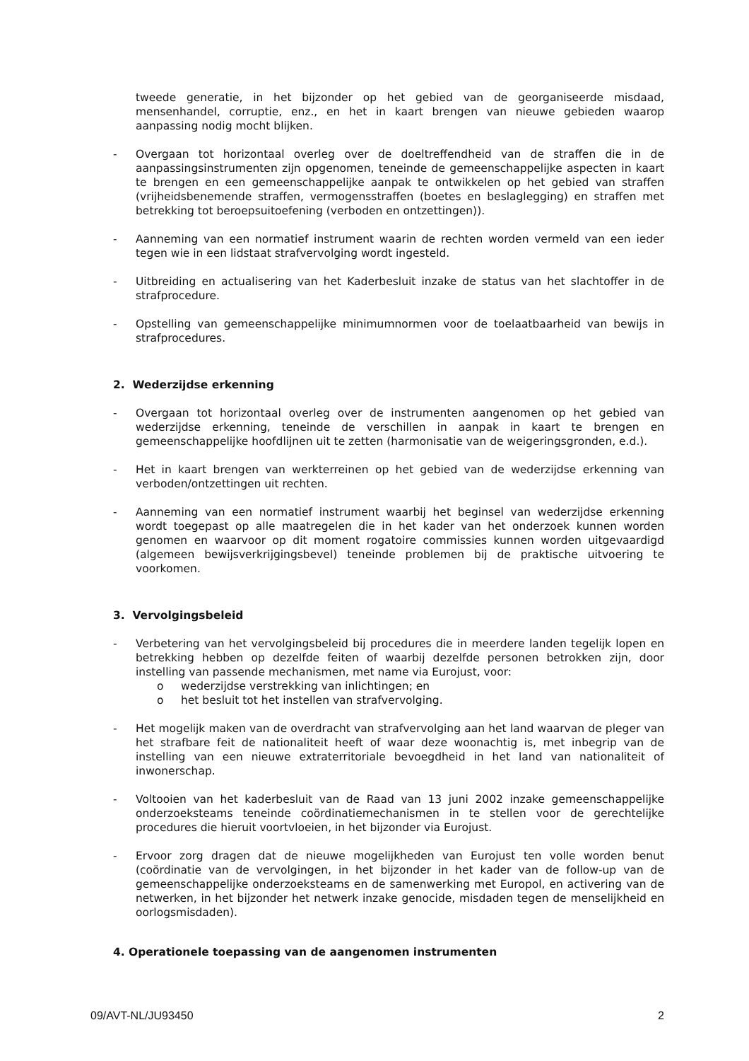tweede generatie, in het bijzonder op het gebied van de georganiseerde misdaad, mensenhandel, corruptie, enz., en het in kaart brengen van nieuwe gebieden waarop aanpassing nodig mocht blijken.
- Overgaan tot horizontaal overleg over de doeltreffendheid van de straffen die in de aanpassingsinstrumenten zijn opgenomen, teneinde de gemeenschappelijke aspecten in kaart te brengen en een gemeenschappelijke aanpak te ontwikkelen op het gebied van straffen (vrijheidsbenemende straffen, vermogensstraffen (boetes en beslaglegging) en straffen met betrekking tot beroepsuitoefening (verboden en ontzettingen)).
- Aanneming van een normatief instrument waarin de rechten worden vermeld van een ieder tegen wie in een lidstaat strafvervolging wordt ingesteld.
- Uitbreiding en actualisering van het Kaderbesluit inzake de status van het slachtoffer in de strafprocedure.
- Opstelling van gemeenschappelijke minimumnormen voor de toelaatbaarheid van bewijs in strafprocedures.
2. Wederzijdse erkenning
- Overgaan tot horizontaal overleg over de instrumenten aangenomen op het gebied van wederzijdse erkenning, teneinde de verschillen in aanpak in kaart te brengen en gemeenschappelijke hoofdlijnen uit te zetten (harmonisatie van de weigeringsgronden, e.d.).
- Het in kaart brengen van werkterreinen op het gebied van de wederzijdse erkenning van verboden/ontzettingen uit rechten.
- Aanneming van een normatief instrument waarbij het beginsel van wederzijdse erkenning wordt toegepast op alle maatregelen die in het kader van het onderzoek kunnen worden genomen en waarvoor op dit moment rogatoire commissies kunnen worden uitgevaardigd (algemeen bewijsverkrijgingsbevel) teneinde problemen bij de praktische uitvoering te voorkomen.
3. Vervolgingsbeleid
- Verbetering van het vervolgingsbeleid bij procedures die in meerdere landen tegelijk lopen en betrekking hebben op dezelfde feiten of waarbij dezelfde personen betrokken zijn, door instelling van passende mechanismen, met name via Eurojust, voor:
o wederzijdse verstrekking van inlichtingen; en
o het besluit tot het instellen van strafvervolging.
- Het mogelijk maken van de overdracht van strafvervolging aan het land waarvan de pleger van het strafbare feit de nationaliteit heeft of waar deze woonachtig is, met inbegrip van de instelling van een nieuwe extraterritoriale bevoegdheid in het land van nationaliteit of inwonerschap.
- Voltooien van het kaderbesluit van de Raad van 13 juni 2002 inzake gemeenschappelijke onderzoeksteams teneinde coördinatiemechanismen in te stellen voor de gerechtelijke procedures die hieruit voortvloeien, in het bijzonder via Eurojust.
- Ervoor zorg dragen dat de nieuwe mogelijkheden van Eurojust ten volle worden benut (coördinatie van de vervolgingen, in het bijzonder in het kader van de follow-up van de gemeenschappelijke onderzoeksteams en de samenwerking met Europol, en activering van de netwerken, in het bijzonder het netwerk inzake genocide, misdaden tegen de menselijkheid en oorlogsmisdaden).
4. Operationele toepassing van de aangenomen instrumenten
09/AVT-NL/JU93450 2